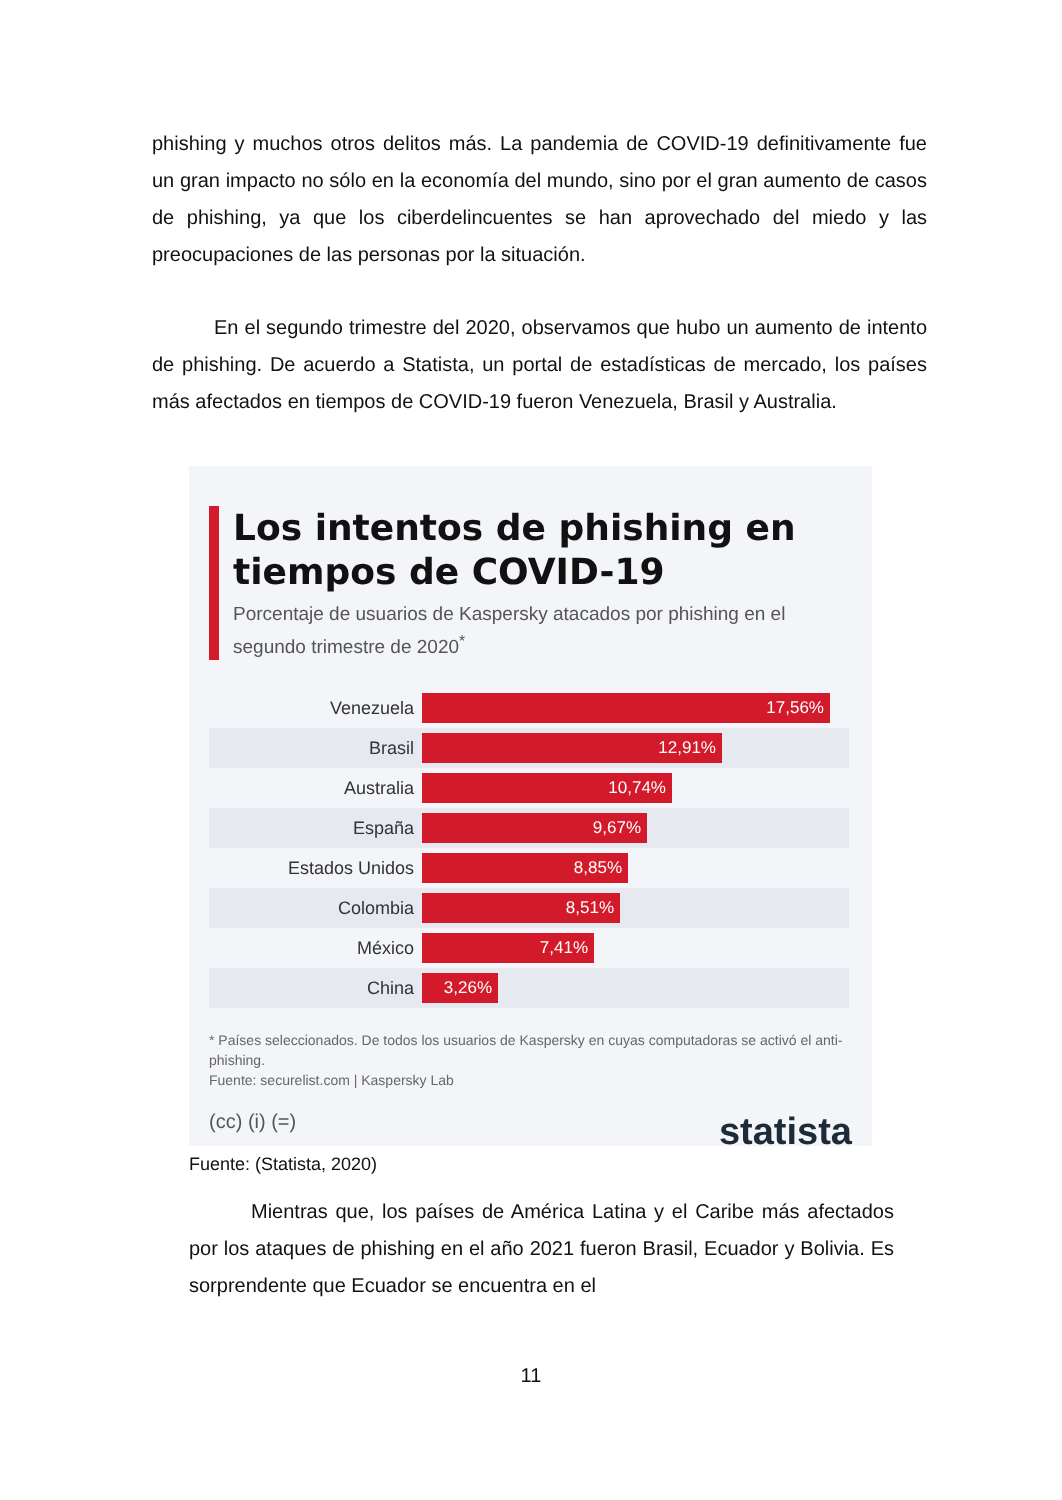phishing y muchos otros delitos más. La pandemia de COVID-19 definitivamente fue un gran impacto no sólo en la economía del mundo, sino por el gran aumento de casos de phishing, ya que los ciberdelincuentes se han aprovechado del miedo y las preocupaciones de las personas por la situación.
En el segundo trimestre del 2020, observamos que hubo un aumento de intento de phishing. De acuerdo a Statista, un portal de estadísticas de mercado, los países más afectados en tiempos de COVID-19 fueron Venezuela, Brasil y Australia.
Los intentos de phishing en tiempos de COVID-19
Porcentaje de usuarios de Kaspersky atacados por phishing en el segundo trimestre de 2020<sup>*</sup>
Venezuela
17,56%
Brasil
12,91%
Australia
10,74%
España
9,67%
Estados Unidos
8,85%
Colombia
8,51%
México
7,41%
China
3,26%
* Países seleccionados. De todos los usuarios de Kaspersky en cuyas computadoras se activó el anti-phishing.
Fuente: securelist.com | Kaspersky Lab
(cc) (i) (=) statista
Fuente: (Statista, 2020)
Mientras que, los países de América Latina y el Caribe más afectados por los ataques de phishing en el año 2021 fueron Brasil, Ecuador y Bolivia. Es sorprendente que Ecuador se encuentra en el
11